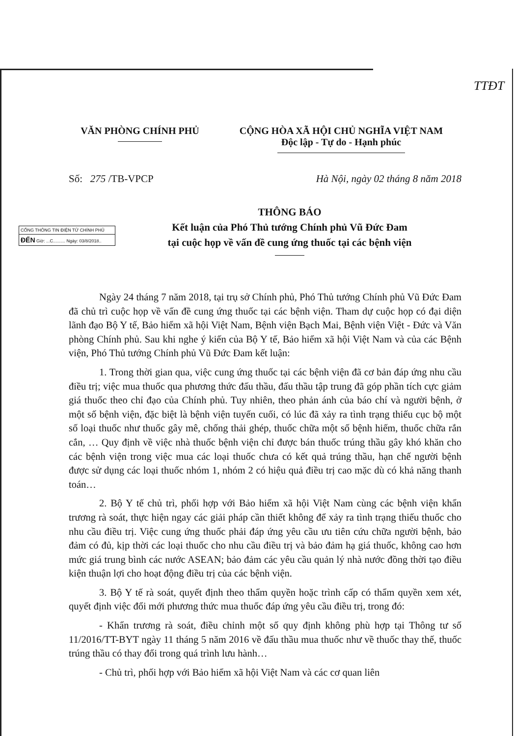TTĐT
CỔNG THÔNG TIN ĐIỆN TỬ CHÍNH PHỦ
ĐẾN Giờ: ...C.......... Ngày: 03/8/2018..
VĂN PHÒNG CHÍNH PHỦ CỘNG HÒA XÃ HỘI CHỦ NGHĨA VIỆT NAM
Độc lập - Tự do - Hạnh phúc
Số: 275 /TB-VPCP Hà Nội, ngày 02 tháng 8 năm 2018
THÔNG BÁO
Kết luận của Phó Thủ tướng Chính phủ Vũ Đức Đam
tại cuộc họp về vấn đề cung ứng thuốc tại các bệnh viện
Ngày 24 tháng 7 năm 2018, tại trụ sở Chính phủ, Phó Thủ tướng Chính phủ Vũ Đức Đam đã chủ trì cuộc họp về vấn đề cung ứng thuốc tại các bệnh viện. Tham dự cuộc họp có đại diện lãnh đạo Bộ Y tế, Bảo hiểm xã hội Việt Nam, Bệnh viện Bạch Mai, Bệnh viện Việt - Đức và Văn phòng Chính phủ. Sau khi nghe ý kiến của Bộ Y tế, Bảo hiểm xã hội Việt Nam và của các Bệnh viện, Phó Thủ tướng Chính phủ Vũ Đức Đam kết luận:
1. Trong thời gian qua, việc cung ứng thuốc tại các bệnh viện đã cơ bản đáp ứng nhu cầu điều trị; việc mua thuốc qua phương thức đấu thầu, đấu thầu tập trung đã góp phần tích cực giảm giá thuốc theo chỉ đạo của Chính phủ. Tuy nhiên, theo phản ánh của báo chí và người bệnh, ở một số bệnh viện, đặc biệt là bệnh viện tuyến cuối, có lúc đã xảy ra tình trạng thiếu cục bộ một số loại thuốc như thuốc gây mê, chống thải ghép, thuốc chữa một số bệnh hiếm, thuốc chữa rắn cắn, … Quy định về việc nhà thuốc bệnh viện chỉ được bán thuốc trúng thầu gây khó khăn cho các bệnh viện trong việc mua các loại thuốc chưa có kết quả trúng thầu, hạn chế người bệnh được sử dụng các loại thuốc nhóm 1, nhóm 2 có hiệu quả điều trị cao mặc dù có khả năng thanh toán…
2. Bộ Y tế chủ trì, phối hợp với Bảo hiểm xã hội Việt Nam cùng các bệnh viện khẩn trương rà soát, thực hiện ngay các giải pháp cần thiết không để xảy ra tình trạng thiếu thuốc cho nhu cầu điều trị. Việc cung ứng thuốc phải đáp ứng yêu cầu ưu tiên cứu chữa người bệnh, bảo đảm có đủ, kịp thời các loại thuốc cho nhu cầu điều trị và bảo đảm hạ giá thuốc, không cao hơn mức giá trung bình các nước ASEAN; bảo đảm các yêu cầu quản lý nhà nước đồng thời tạo điều kiện thuận lợi cho hoạt động điều trị của các bệnh viện.
3. Bộ Y tế rà soát, quyết định theo thẩm quyền hoặc trình cấp có thẩm quyền xem xét, quyết định việc đổi mới phương thức mua thuốc đáp ứng yêu cầu điều trị, trong đó:
- Khẩn trương rà soát, điều chỉnh một số quy định không phù hợp tại Thông tư số 11/2016/TT-BYT ngày 11 tháng 5 năm 2016 về đấu thầu mua thuốc như về thuốc thay thế, thuốc trúng thầu có thay đổi trong quá trình lưu hành…
- Chủ trì, phối hợp với Bảo hiểm xã hội Việt Nam và các cơ quan liên